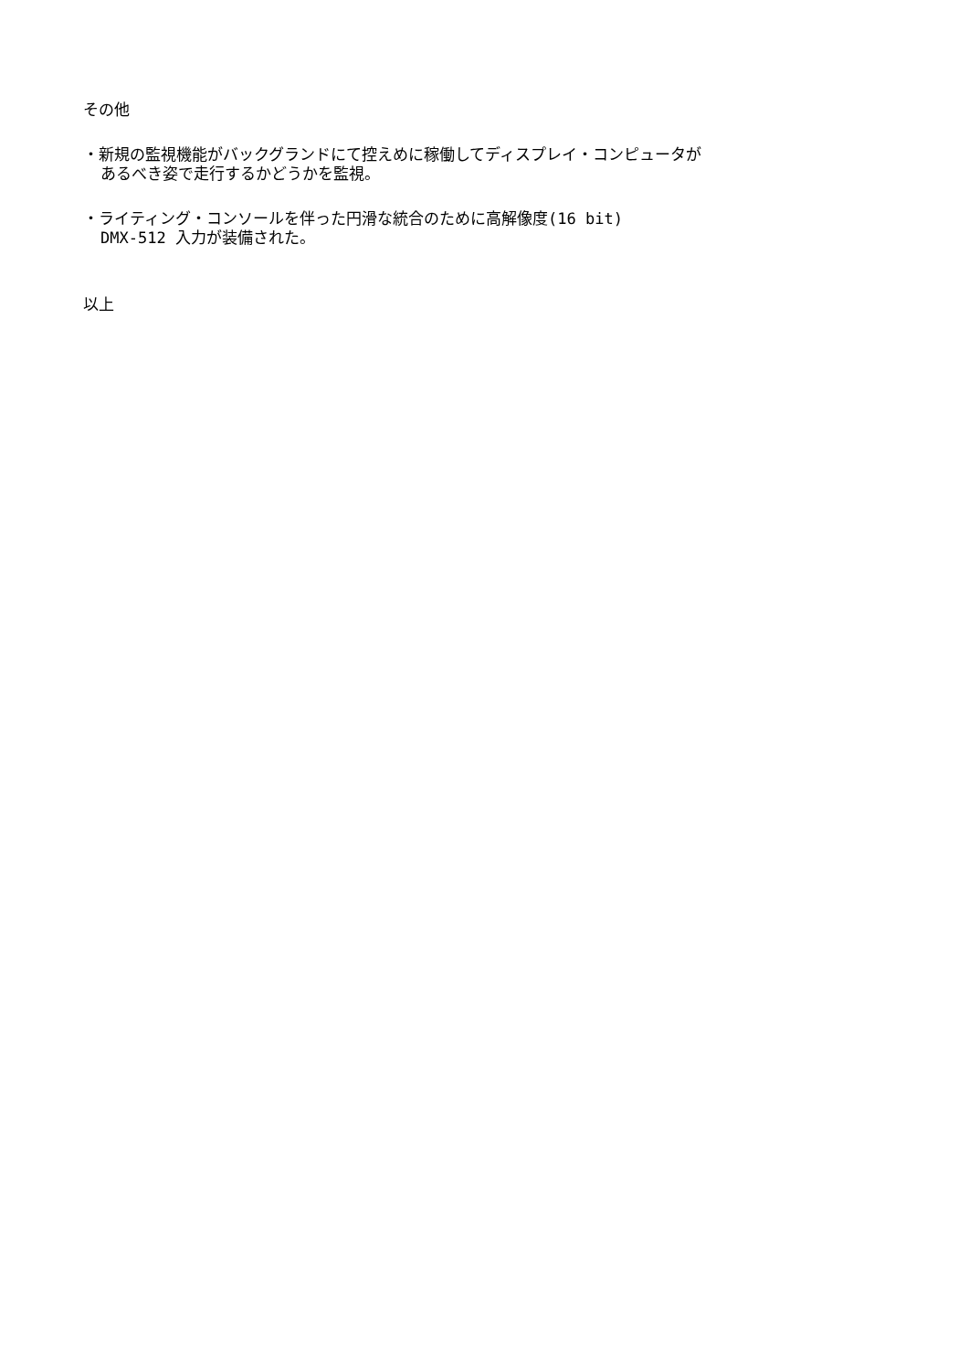その他
・新規の監視機能がバックグランドにて控えめに稼働してディスプレイ・コンピュータが
あるべき姿で走行するかどうかを監視。
・ライティング・コンソールを伴った円滑な統合のために高解像度(16 bit)
DMX-512 入力が装備された。
以上